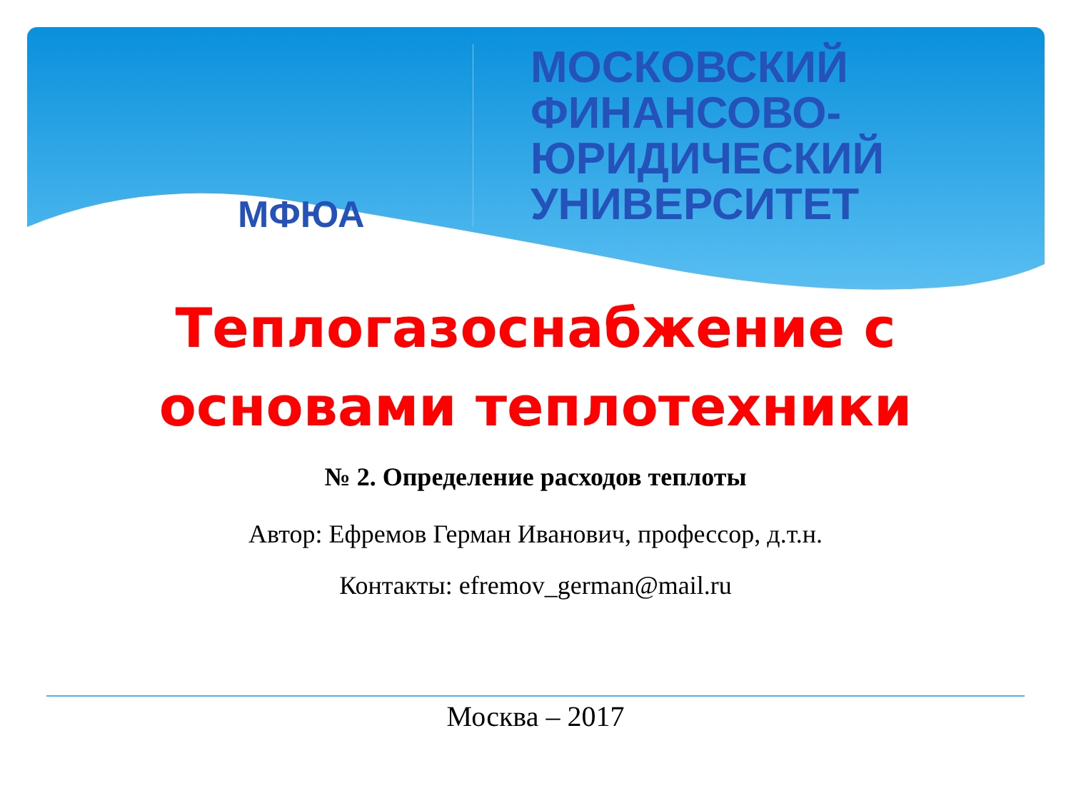МФЮА
МОСКОВСКИЙ
ФИНАНСОВО-
ЮРИДИЧЕСКИЙ
УНИВЕРСИТЕТ
Теплогазоснабжение с
основами теплотехники
№ 2. Определение расходов теплоты
Автор: Ефремов Герман Иванович, профессор, д.т.н.
Контакты: efremov_german@mail.ru
Москва – 2017